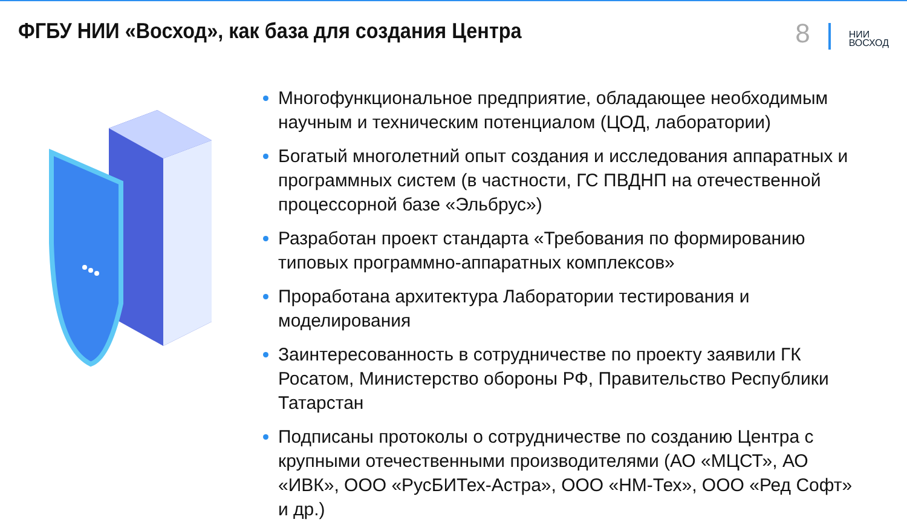ФГБУ НИИ «Восход», как база для создания Центра
8
НИИ
ВОСХОД
Многофункциональное предприятие, обладающее необходимым научным и техническим потенциалом (ЦОД, лаборатории)
Богатый многолетний опыт создания и исследования аппаратных и программных систем (в частности, ГС ПВДНП на отечественной процессорной базе «Эльбрус»)
Разработан проект стандарта «Требования по формированию типовых программно-аппаратных комплексов»
Проработана архитектура Лаборатории тестирования и моделирования
Заинтересованность в сотрудничестве по проекту заявили ГК Росатом, Министерство обороны РФ, Правительство Республики Татарстан
Подписаны протоколы о сотрудничестве по созданию Центра с крупными отечественными производителями (АО «МЦСТ», АО «ИВК», ООО «РусБИТех-Астра», ООО «НМ-Тех», ООО «Ред Софт» и др.)